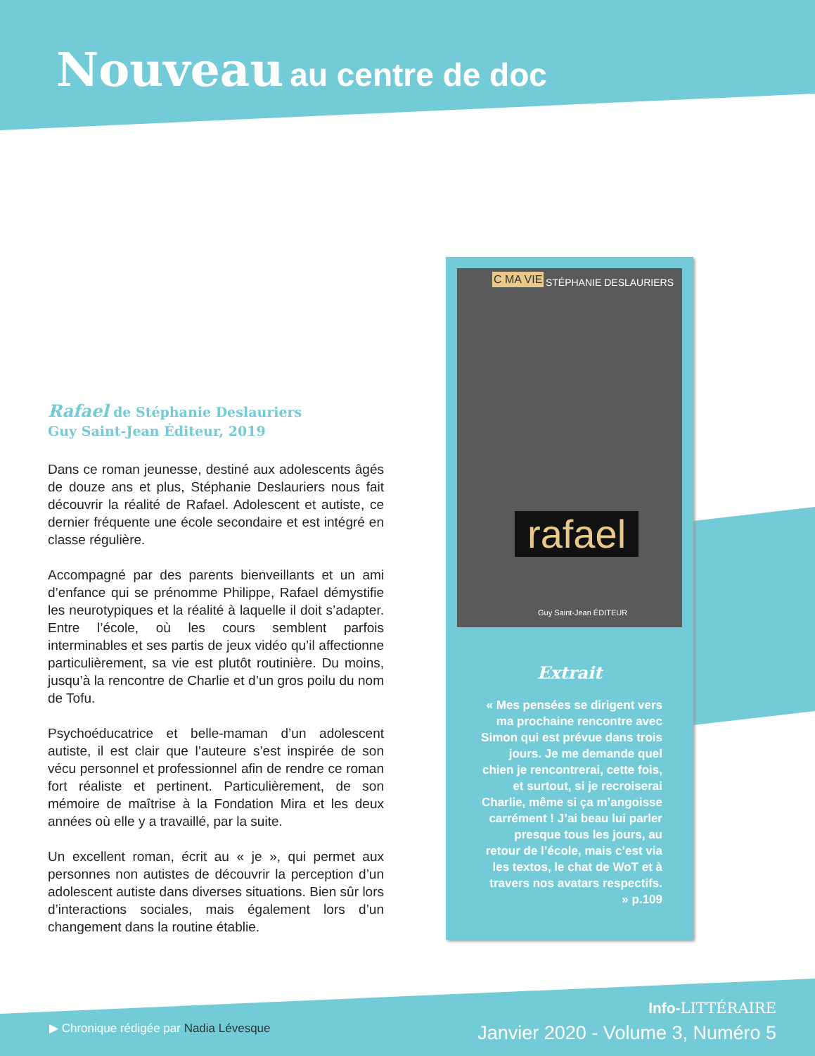Nouveau au centre de doc
Rafael de Stéphanie Deslauriers
Guy Saint-Jean Éditeur, 2019
Dans ce roman jeunesse, destiné aux adolescents âgés de douze ans et plus, Stéphanie Deslauriers nous fait découvrir la réalité de Rafael. Adolescent et autiste, ce dernier fréquente une école secondaire et est intégré en classe régulière.
Accompagné par des parents bienveillants et un ami d’enfance qui se prénomme Philippe, Rafael démystifie les neurotypiques et la réalité à laquelle il doit s’adapter. Entre l’école, où les cours semblent parfois interminables et ses partis de jeux vidéo qu’il affectionne particulièrement, sa vie est plutôt routinière. Du moins, jusqu’à la rencontre de Charlie et d’un gros poilu du nom de Tofu.
Psychoéducatrice et belle-maman d’un adolescent autiste, il est clair que l’auteure s’est inspirée de son vécu personnel et professionnel afin de rendre ce roman fort réaliste et pertinent. Particulièrement, de son mémoire de maîtrise à la Fondation Mira et les deux années où elle y a travaillé, par la suite.
Un excellent roman, écrit au « je », qui permet aux personnes non autistes de découvrir la perception d’un adolescent autiste dans diverses situations. Bien sûr lors d’interactions sociales, mais également lors d’un changement dans la routine établie.
C MA VIE STÉPHANIE DESLAURIERS
rafael
Guy Saint-Jean ÉDITEUR
Extrait
« Mes pensées se dirigent vers ma prochaine rencontre avec Simon qui est prévue dans trois jours. Je me demande quel chien je rencontrerai, cette fois, et surtout, si je recroiserai Charlie, même si ça m’angoisse carrément ! J’ai beau lui parler presque tous les jours, au retour de l’école, mais c’est via les textos, le chat de WoT et à travers nos avatars respectifs. » p.109
▶ Chronique rédigée par Nadia Lévesque
Info-LITTÉRAIRE
Janvier 2020 - Volume 3, Numéro 5